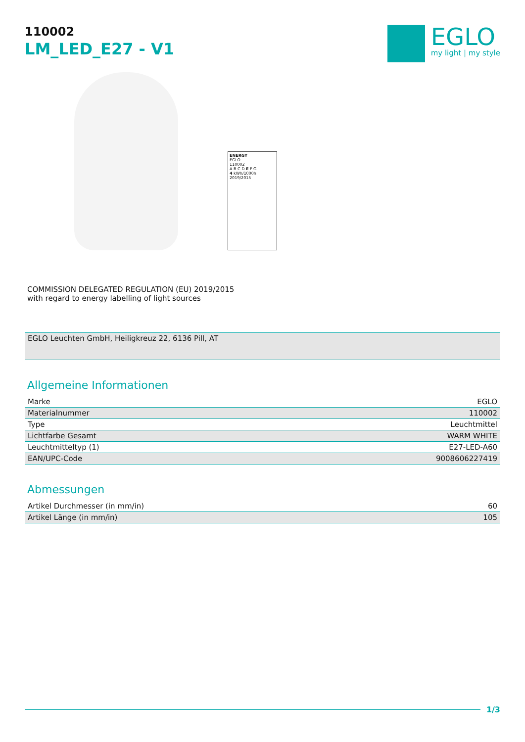110002
LM_LED_E27 - V1
EGLO
my light | my style
ENERGY
EGLO
110002
A B C D E F G
4 kWh/1000h
2019/2015
COMMISSION DELEGATED REGULATION (EU) 2019/2015
with regard to energy labelling of light sources
EGLO Leuchten GmbH, Heiligkreuz 22, 6136 Pill, AT
Allgemeine Informationen
| Marke | EGLO |
| Materialnummer | 110002 |
| Type | Leuchtmittel |
| Lichtfarbe Gesamt | WARM WHITE |
| Leuchtmitteltyp (1) | E27-LED-A60 |
| EAN/UPC-Code | 9008606227419 |
Abmessungen
| Artikel Durchmesser (in mm/in) | 60 |
| Artikel Länge (in mm/in) | 105 |
1/3